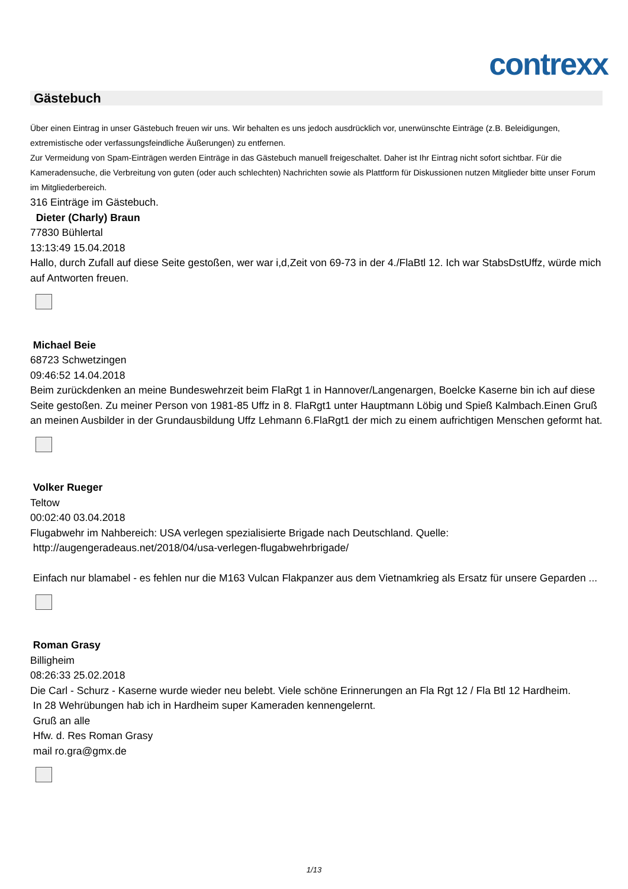contrexx
Gästebuch
Über einen Eintrag in unser Gästebuch freuen wir uns. Wir behalten es uns jedoch ausdrücklich vor, unerwünschte Einträge (z.B. Beleidigungen, extremistische oder verfassungsfeindliche Äußerungen) zu entfernen.
Zur Vermeidung von Spam-Einträgen werden Einträge in das Gästebuch manuell freigeschaltet. Daher ist Ihr Eintrag nicht sofort sichtbar. Für die Kameradensuche, die Verbreitung von guten (oder auch schlechten) Nachrichten sowie als Plattform für Diskussionen nutzen Mitglieder bitte unser Forum im Mitgliederbereich.
316 Einträge im Gästebuch.
Dieter (Charly) Braun
77830 Bühlertal
13:13:49 15.04.2018
Hallo, durch Zufall auf diese Seite gestoßen, wer war i,d,Zeit von 69-73 in der 4./FlaBtl 12. Ich war StabsDstUffz, würde mich auf Antworten freuen.
Michael Beie
68723 Schwetzingen
09:46:52 14.04.2018
Beim zurückdenken an meine Bundeswehrzeit beim FlaRgt 1 in Hannover/Langenargen, Boelcke Kaserne bin ich auf diese Seite gestoßen. Zu meiner Person von 1981-85 Uffz in 8. FlaRgt1 unter Hauptmann Löbig und Spieß Kalmbach.Einen Gruß an meinen Ausbilder in der Grundausbildung Uffz Lehmann 6.FlaRgt1 der mich zu einem aufrichtigen Menschen geformt hat.
Volker Rueger
Teltow
00:02:40 03.04.2018
Flugabwehr im Nahbereich: USA verlegen spezialisierte Brigade nach Deutschland. Quelle:
http://augengeradeaus.net/2018/04/usa-verlegen-flugabwehrbrigade/
Einfach nur blamabel - es fehlen nur die M163 Vulcan Flakpanzer aus dem Vietnamkrieg als Ersatz für unsere Geparden ...
Roman Grasy
Billigheim
08:26:33 25.02.2018
Die Carl - Schurz - Kaserne wurde wieder neu belebt. Viele schöne Erinnerungen an Fla Rgt 12 / Fla Btl 12 Hardheim.
In 28 Wehrübungen hab ich in Hardheim super Kameraden kennengelernt.
Gruß an alle
Hfw. d. Res Roman Grasy
mail ro.gra@gmx.de
1/13